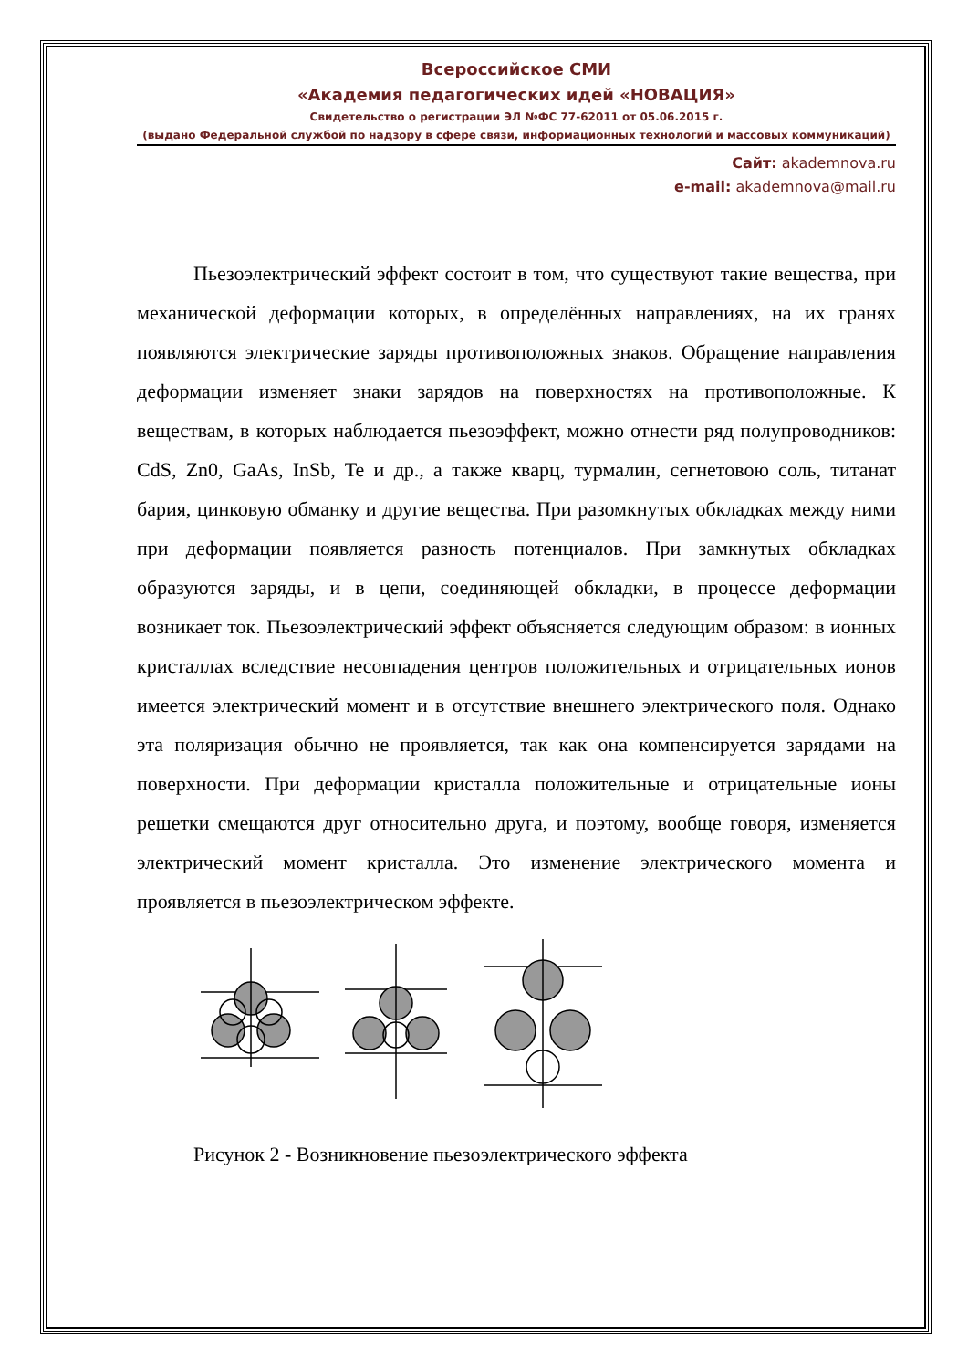Всероссийское СМИ
«Академия педагогических идей «НОВАЦИЯ»
Свидетельство о регистрации ЭЛ №ФС 77-62011 от 05.06.2015 г.
(выдано Федеральной службой по надзору в сфере связи, информационных технологий и массовых коммуникаций)
Сайт: akademnova.ru
e-mail: akademnova@mail.ru
Пьезоэлектрический эффект состоит в том, что существуют такие вещества, при механической деформации которых, в определённых направлениях, на их гранях появляются электрические заряды противоположных знаков. Обращение направления деформации изменяет знаки зарядов на поверхностях на противоположные. К веществам, в которых наблюдается пьезоэффект, можно отнести ряд полупроводников: CdS, Zn0, GaAs, InSb, Te и др., а также кварц, турмалин, сегнетовою соль, титанат бария, цинковую обманку и другие вещества. При разомкнутых обкладках между ними при деформации появляется разность потенциалов. При замкнутых обкладках образуются заряды, и в цепи, соединяющей обкладки, в процессе деформации возникает ток. Пьезоэлектрический эффект объясняется следующим образом: в ионных кристаллах вследствие несовпадения центров положительных и отрицательных ионов имеется электрический момент и в отсутствие внешнего электрического поля. Однако эта поляризация обычно не проявляется, так как она компенсируется зарядами на поверхности. При деформации кристалла положительные и отрицательные ионы решетки смещаются друг относительно друга, и поэтому, вообще говоря, изменяется электрический момент кристалла. Это изменение электрического момента и проявляется в пьезоэлектрическом эффекте.
Рисунок 2 - Возникновение пьезоэлектрического эффекта